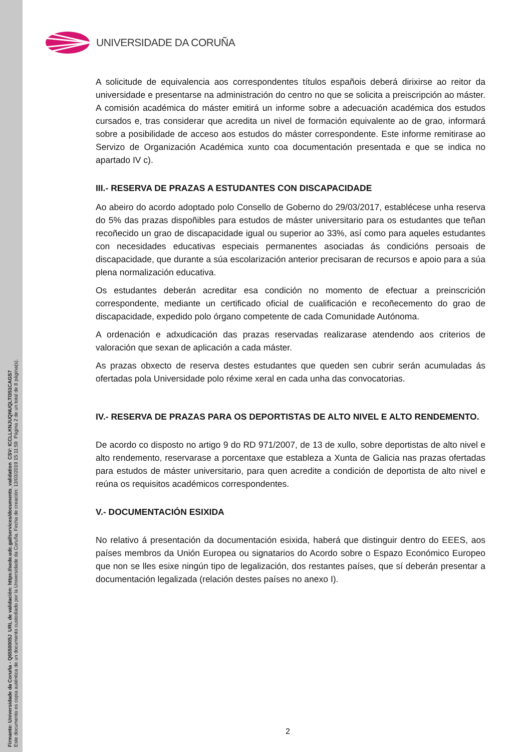Firmante: Universidade da Coruña - Q6550005J URL de validación: https://sede.udc.gal/services/documents_validation CSV: ICCLLKNJUQNUQLTI351CAGS7
Este documento es copia auténtica de un documento custodiado por la Universidade da Coruña. Fecha de creación: 13/03/2019 15:11:59 Página 2 de un total de 8 página(s).
UNIVERSIDADE DA CORUÑA
A solicitude de equivalencia aos correspondentes títulos españois deberá dirixirse ao reitor da universidade e presentarse na administración do centro no que se solicita a preiscripción ao máster. A comisión académica do máster emitirá un informe sobre a adecuación académica dos estudos cursados e, tras considerar que acredita un nivel de formación equivalente ao de grao, informará sobre a posibilidade de acceso aos estudos do máster correspondente. Este informe remitirase ao Servizo de Organización Académica xunto coa documentación presentada e que se indica no apartado IV c).
III.- RESERVA DE PRAZAS A ESTUDANTES CON DISCAPACIDADE
Ao abeiro do acordo adoptado polo Consello de Goberno do 29/03/2017, establécese unha reserva do 5% das prazas dispoñibles para estudos de máster universitario para os estudantes que teñan recoñecido un grao de discapacidade igual ou superior ao 33%, así como para aqueles estudantes con necesidades educativas especiais permanentes asociadas ás condicións persoais de discapacidade, que durante a súa escolarización anterior precisaran de recursos e apoio para a súa plena normalización educativa.
Os estudantes deberán acreditar esa condición no momento de efectuar a preinscrición correspondente, mediante un certificado oficial de cualificación e recoñecemento do grao de discapacidade, expedido polo órgano competente de cada Comunidade Autónoma.
A ordenación e adxudicación das prazas reservadas realizarase atendendo aos criterios de valoración que sexan de aplicación a cada máster.
As prazas obxecto de reserva destes estudantes que queden sen cubrir serán acumuladas ás ofertadas pola Universidade polo réxime xeral en cada unha das convocatorias.
IV.- RESERVA DE PRAZAS PARA OS DEPORTISTAS DE ALTO NIVEL E ALTO RENDEMENTO.
De acordo co disposto no artigo 9 do RD 971/2007, de 13 de xullo, sobre deportistas de alto nivel e alto rendemento, reservarase a porcentaxe que estableza a Xunta de Galicia nas prazas ofertadas para estudos de máster universitario, para quen acredite a condición de deportista de alto nivel e reúna os requisitos académicos correspondentes.
V.- DOCUMENTACIÓN ESIXIDA
No relativo á presentación da documentación esixida, haberá que distinguir dentro do EEES, aos países membros da Unión Europea ou signatarios do Acordo sobre o Espazo Económico Europeo que non se lles esixe ningún tipo de legalización, dos restantes países, que sí deberán presentar a documentación legalizada (relación destes países no anexo I).
2